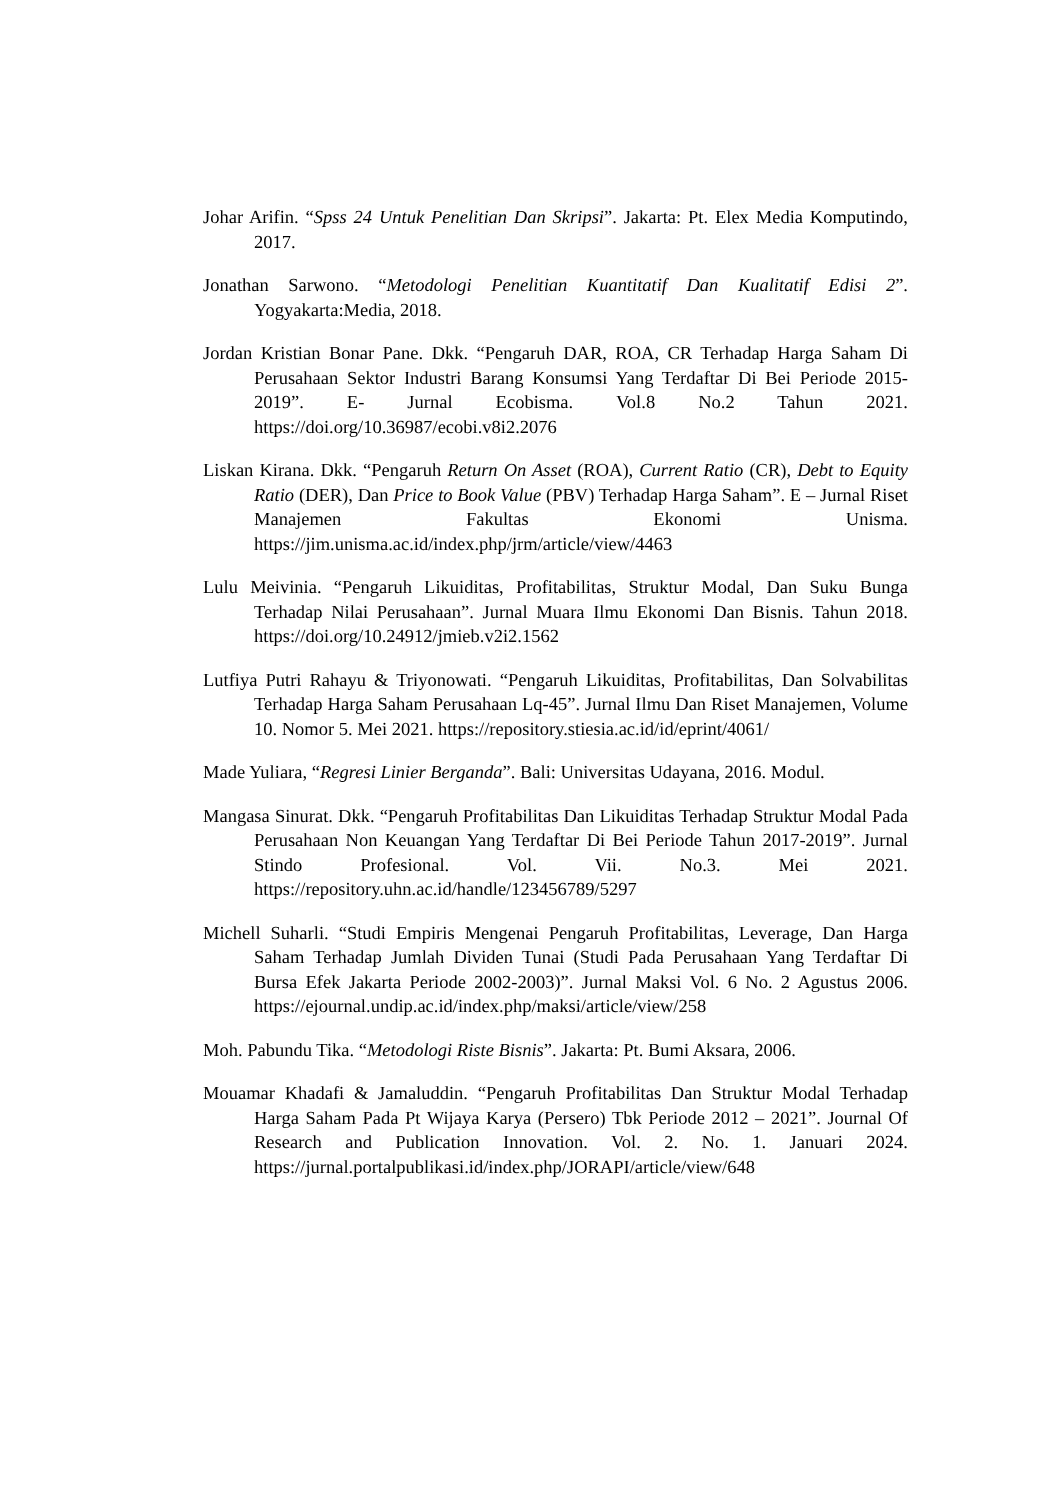Johar Arifin. “Spss 24 Untuk Penelitian Dan Skripsi”. Jakarta: Pt. Elex Media Komputindo, 2017.
Jonathan Sarwono. “Metodologi Penelitian Kuantitatif Dan Kualitatif Edisi 2”. Yogyakarta:Media, 2018.
Jordan Kristian Bonar Pane. Dkk. “Pengaruh DAR, ROA, CR Terhadap Harga Saham Di Perusahaan Sektor Industri Barang Konsumsi Yang Terdaftar Di Bei Periode 2015-2019”. E- Jurnal Ecobisma. Vol.8 No.2 Tahun 2021. https://doi.org/10.36987/ecobi.v8i2.2076
Liskan Kirana. Dkk. “Pengaruh Return On Asset (ROA), Current Ratio (CR), Debt to Equity Ratio (DER), Dan Price to Book Value (PBV) Terhadap Harga Saham”. E – Jurnal Riset Manajemen Fakultas Ekonomi Unisma. https://jim.unisma.ac.id/index.php/jrm/article/view/4463
Lulu Meivinia. “Pengaruh Likuiditas, Profitabilitas, Struktur Modal, Dan Suku Bunga Terhadap Nilai Perusahaan”. Jurnal Muara Ilmu Ekonomi Dan Bisnis. Tahun 2018. https://doi.org/10.24912/jmieb.v2i2.1562
Lutfiya Putri Rahayu & Triyonowati. “Pengaruh Likuiditas, Profitabilitas, Dan Solvabilitas Terhadap Harga Saham Perusahaan Lq-45”. Jurnal Ilmu Dan Riset Manajemen, Volume 10. Nomor 5. Mei 2021. https://repository.stiesia.ac.id/id/eprint/4061/
Made Yuliara, “Regresi Linier Berganda”. Bali: Universitas Udayana, 2016. Modul.
Mangasa Sinurat. Dkk. “Pengaruh Profitabilitas Dan Likuiditas Terhadap Struktur Modal Pada Perusahaan Non Keuangan Yang Terdaftar Di Bei Periode Tahun 2017-2019”. Jurnal Stindo Profesional. Vol. Vii. No.3. Mei 2021. https://repository.uhn.ac.id/handle/123456789/5297
Michell Suharli. “Studi Empiris Mengenai Pengaruh Profitabilitas, Leverage, Dan Harga Saham Terhadap Jumlah Dividen Tunai (Studi Pada Perusahaan Yang Terdaftar Di Bursa Efek Jakarta Periode 2002-2003)”. Jurnal Maksi Vol. 6 No. 2 Agustus 2006. https://ejournal.undip.ac.id/index.php/maksi/article/view/258
Moh. Pabundu Tika. “Metodologi Riste Bisnis”. Jakarta: Pt. Bumi Aksara, 2006.
Mouamar Khadafi & Jamaluddin. “Pengaruh Profitabilitas Dan Struktur Modal Terhadap Harga Saham Pada Pt Wijaya Karya (Persero) Tbk Periode 2012 – 2021”. Journal Of Research and Publication Innovation. Vol. 2. No. 1. Januari 2024. https://jurnal.portalpublikasi.id/index.php/JORAPI/article/view/648